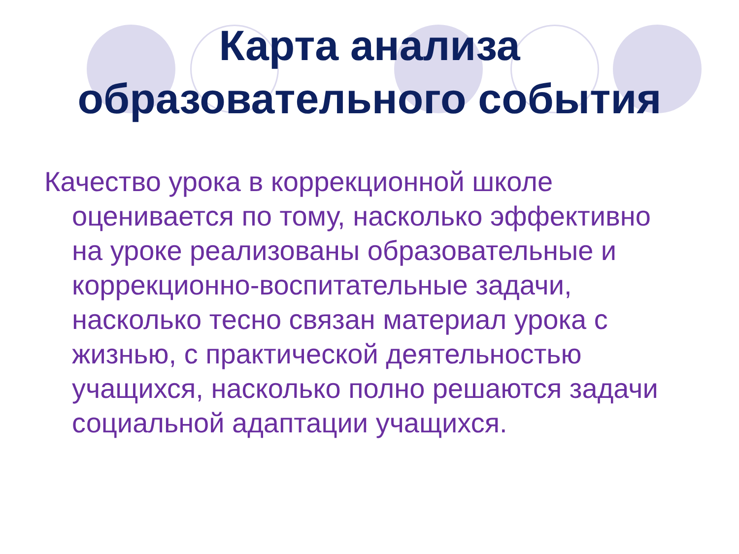Карта анализа
образовательного события
Качество урока в коррекционной школе оценивается по тому, насколько эффективно на уроке реализованы образовательные и коррекционно-воспитательные задачи, насколько тесно связан материал урока с жизнью, с практической деятельностью учащихся, насколько полно решаются задачи социальной адаптации учащихся.